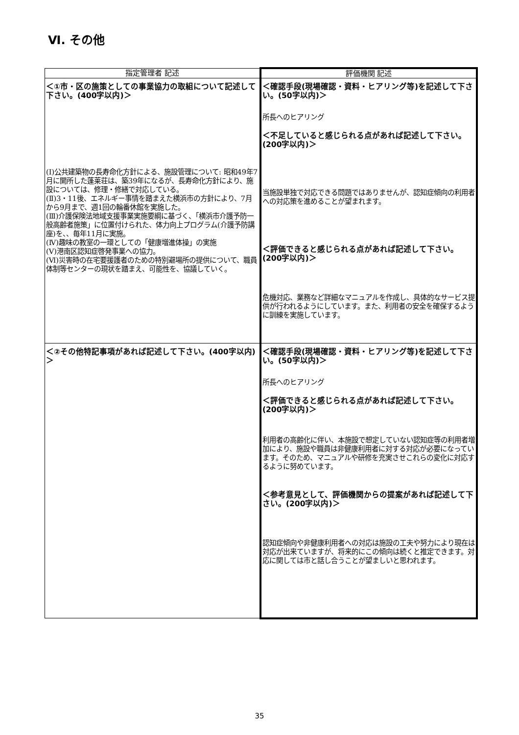Ⅵ. その他
| 指定管理者 記述 | 評価機関 記述 |
| --- | --- |
| ＜①市・区の施策としての事業協力の取組について記述して下さい。(400字以内)＞ (Ⅰ)公共建築物の長寿命化方針による、施設管理について: 昭和49年7月に開所した蓬莱荘は、築39年になるが、長寿命化方針により、施設については、修理・修繕で対応している。 (Ⅱ)3・11後、エネルギー事情を踏まえた横浜市の方針により、7月から9月まで、週1回の輪番休館を実施した。 (Ⅲ)介護保険法地域支援事業実施要綱に基づく、「横浜市介護予防一般高齢者施策」に位置付けられた、体力向上プログラム(介護予防講座)を、、毎年11月に実施。 (Ⅳ)趣味の教室の一環としての「健康増進体操」の実施 (Ⅴ)港南区認知症啓発事業への協力。 (Ⅵ)災害時の在宅要援護者のための特別避場所の提供について、職員体制等センターの現状を踏まえ、可能性を、協議していく。 | ＜確認手段(現場確認・資料・ヒアリング等)を記述して下さい。(50字以内)＞ 所長へのヒアリング ＜不足していると感じられる点があれば記述して下さい。(200字以内)＞ 当施設単独で対応できる問題ではありませんが、認知症傾向の利用者への対応策を進めることが望まれます。 ＜評価できると感じられる点があれば記述して下さい。(200字以内)＞ 危機対応、業務など詳細なマニュアルを作成し、具体的なサービス提供が行われるようにしています。また、利用者の安全を確保するように訓練を実施しています。 |
| ＜②その他特記事項があれば記述して下さい。(400字以内)＞ | ＜確認手段(現場確認・資料・ヒアリング等)を記述して下さい。(50字以内)＞ 所長へのヒアリング ＜評価できると感じられる点があれば記述して下さい。(200字以内)＞ 利用者の高齢化に伴い、本施設で想定していない認知症等の利用者増加により、施設や職員は非健康利用者に対する対応が必要になっています。そのため、マニュアルや研修を充実させこれらの変化に対応するように努めています。 ＜参考意見として、評価機関からの提案があれば記述して下さい。(200字以内)＞ 認知症傾向や非健康利用者への対応は施設の工夫や努力により現在は対応が出来ていますが、将来的にこの傾向は続くと推定できます。対応に関しては市と話し合うことが望ましいと思われます。 |
35